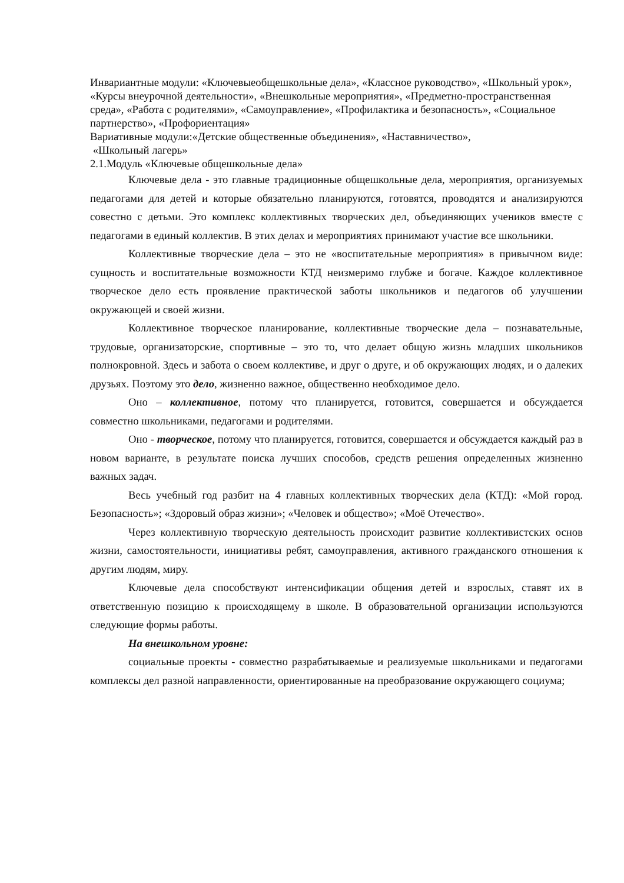Инвариантные модули: «Ключевыеобщешкольные дела», «Классное руководство», «Школьный урок», «Курсы внеурочной деятельности», «Внешкольные мероприятия», «Предметно-пространственная среда», «Работа с родителями», «Самоуправление», «Профилактика и безопасность», «Социальное партнерство», «Профориентация»
Вариативные модули:«Детские общественные объединения», «Наставничество»,
«Школьный лагерь»
2.1.Модуль «Ключевые общешкольные дела»
Ключевые дела - это главные традиционные общешкольные дела, мероприятия, организуемых педагогами для детей и которые обязательно планируются, готовятся, проводятся и анализируются совестно с детьми. Это комплекс коллективных творческих дел, объединяющих учеников вместе с педагогами в единый коллектив. В этих делах и мероприятиях принимают участие все школьники.
Коллективные творческие дела – это не «воспитательные мероприятия» в привычном виде: сущность и воспитательные возможности КТД неизмеримо глубже и богаче. Каждое коллективное творческое дело есть проявление практической заботы школьников и педагогов об улучшении окружающей и своей жизни.
Коллективное творческое планирование, коллективные творческие дела – познавательные, трудовые, организаторские, спортивные – это то, что делает общую жизнь младших школьников полнокровной. Здесь и забота о своем коллективе, и друг о друге, и об окружающих людях, и о далеких друзьях. Поэтому это дело, жизненно важное, общественно необходимое дело.
Оно – коллективное, потому что планируется, готовится, совершается и обсуждается совместно школьниками, педагогами и родителями.
Оно - творческое, потому что планируется, готовится, совершается и обсуждается каждый раз в новом варианте, в результате поиска лучших способов, средств решения определенных жизненно важных задач.
Весь учебный год разбит на 4 главных коллективных творческих дела (КТД): «Мой город. Безопасность»; «Здоровый образ жизни»; «Человек и общество»; «Моё Отечество».
Через коллективную творческую деятельность происходит развитие коллективистских основ жизни, самостоятельности, инициативы ребят, самоуправления, активного гражданского отношения к другим людям, миру.
Ключевые дела способствуют интенсификации общения детей и взрослых, ставят их в ответственную позицию к происходящему в школе. В образовательной организации используются следующие формы работы.
На внешкольном уровне:
социальные проекты - совместно разрабатываемые и реализуемые школьниками и педагогами комплексы дел разной направленности, ориентированные на преобразование окружающего социума;